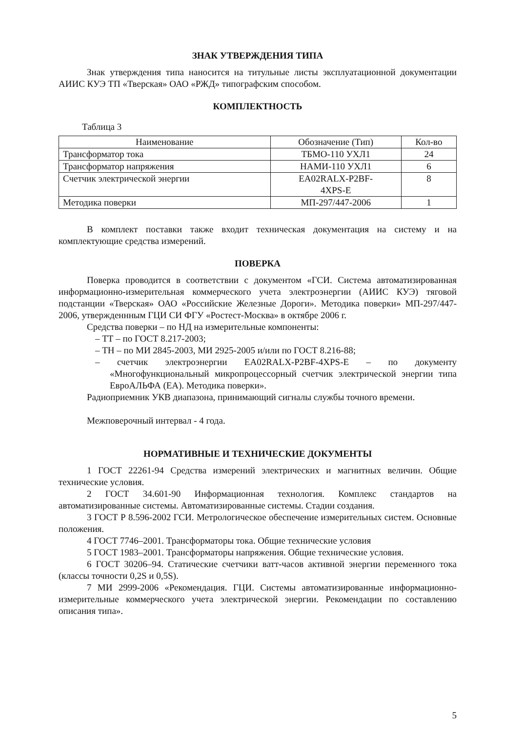ЗНАК УТВЕРЖДЕНИЯ ТИПА
Знак утверждения типа наносится на титульные листы эксплуатационной документации АИИС КУЭ ТП «Тверская» ОАО «РЖД» типографским способом.
КОМПЛЕКТНОСТЬ
Таблица 3
| Наименование | Обозначение (Тип) | Кол-во |
| --- | --- | --- |
| Трансформатор тока | ТБМО-110 УХЛ1 | 24 |
| Трансформатор напряжения | НАМИ-110 УХЛ1 | 6 |
| Счетчик электрической энергии | EA02RALX-P2BF- 4XPS-E | 8 |
| Методика поверки | МП-297/447-2006 | 1 |
В комплект поставки также входит техническая документация на систему и на комплектующие средства измерений.
ПОВЕРКА
Поверка проводится в соответствии с документом «ГСИ. Система автоматизированная информационно-измерительная коммерческого учета электроэнергии (АИИС КУЭ) тяговой подстанции «Тверская» ОАО «Российские Железные Дороги». Методика поверки» МП-297/447-2006, утвержденнным ГЦИ СИ ФГУ «Ростест-Москва» в октябре 2006 г.
Средства поверки – по НД на измерительные компоненты:
– ТТ – по ГОСТ 8.217-2003;
– ТН – по МИ 2845-2003, МИ 2925-2005 и/или по ГОСТ 8.216-88;
– счетчик электроэнергии EA02RALX-P2BF-4XPS-E – по документу «Многофункциональный микропроцессорный счетчик электрической энергии типа ЕвроАЛЬФА (ЕА). Методика поверки».
Радиоприемник УКВ диапазона, принимающий сигналы службы точного времени.
Межповерочный интервал - 4 года.
НОРМАТИВНЫЕ И ТЕХНИЧЕСКИЕ ДОКУМЕНТЫ
1 ГОСТ 22261-94 Средства измерений электрических и магнитных величин. Общие технические условия.
2 ГОСТ 34.601-90 Информационная технология. Комплекс стандартов на автоматизированные системы. Автоматизированные системы. Стадии создания.
3 ГОСТ Р 8.596-2002 ГСИ. Метрологическое обеспечение измерительных систем. Основные положения.
4 ГОСТ 7746–2001. Трансформаторы тока. Общие технические условия
5 ГОСТ 1983–2001. Трансформаторы напряжения. Общие технические условия.
6 ГОСТ 30206–94. Статические счетчики ватт-часов активной энергии переменного тока (классы точности 0,2S и 0,5S).
7 МИ 2999-2006 «Рекомендация. ГЦИ. Системы автоматизированные информационно-измерительные коммерческого учета электрической энергии. Рекомендации по составлению описания типа».
5